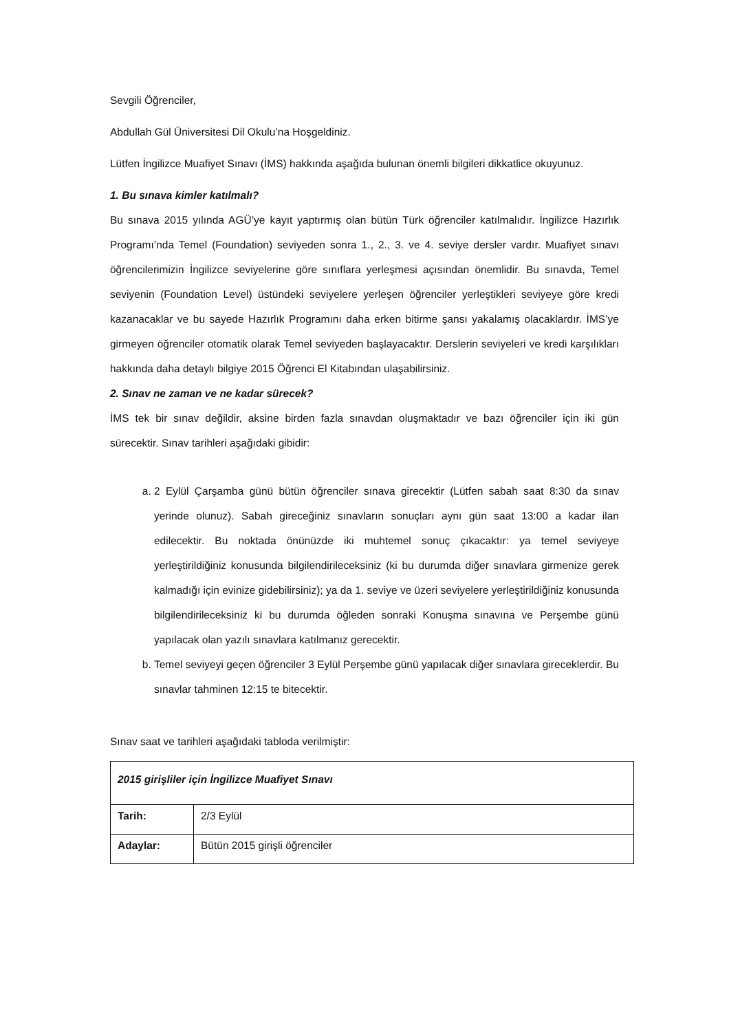Sevgili Öğrenciler,
Abdullah Gül Üniversitesi Dil Okulu’na Hoşgeldiniz.
Lütfen İngilizce Muafiyet Sınavı (İMS) hakkında aşağıda bulunan önemli bilgileri dikkatlice okuyunuz.
1. Bu sınava kimler katılmalı?
Bu sınava 2015 yılında AGÜ’ye kayıt yaptırmış olan bütün Türk öğrenciler katılmalıdır. İngilizce Hazırlık Programı’nda Temel (Foundation) seviyeden sonra 1., 2., 3. ve 4. seviye dersler vardır. Muafiyet sınavı öğrencilerimizin İngilizce seviyelerine göre sınıflara yerleşmesi açısından önemlidir. Bu sınavda, Temel seviyenin (Foundation Level) üstündeki seviyelere yerleşen öğrenciler yerleştikleri seviyeye göre kredi kazanacaklar ve bu sayede Hazırlık Programını daha erken bitirme şansı yakalamış olacaklardır. İMS’ye girmeyen öğrenciler otomatik olarak Temel seviyeden başlayacaktır. Derslerin seviyeleri ve kredi karşılıkları hakkında daha detaylı bilgiye 2015 Öğrenci El Kitabından ulaşabilirsiniz.
2. Sınav ne zaman ve ne kadar sürecek?
İMS tek bir sınav değildir, aksine birden fazla sınavdan oluşmaktadır ve bazı öğrenciler için iki gün sürecektir. Sınav tarihleri aşağıdaki gibidir:
a. 2 Eylül Çarşamba günü bütün öğrenciler sınava girecektir (Lütfen sabah saat 8:30 da sınav yerinde olunuz). Sabah gireceğiniz sınavların sonuçları aynı gün saat 13:00 a kadar ilan edilecektir. Bu noktada önünüzde iki muhtemel sonuç çıkacaktır: ya temel seviyeye yerleştirildiğiniz konusunda bilgilendirileceksiniz (ki bu durumda diğer sınavlara girmenize gerek kalmadığı için evinize gidebilirsiniz); ya da 1. seviye ve üzeri seviyelere yerleştirildiğiniz konusunda bilgilendirileceksiniz ki bu durumda öğleden sonraki Konuşma sınavına ve Perşembe günü yapılacak olan yazılı sınavlara katılmanız gerecektir.
b. Temel seviyeyi geçen öğrenciler 3 Eylül Perşembe günü yapılacak diğer sınavlara gireceklerdir. Bu sınavlar tahminen 12:15 te bitecektir.
Sınav saat ve tarihleri aşağıdaki tabloda verilmiştir:
| 2015 girişliler için İngilizce Muafiyet Sınavı | |
| Tarih: | 2/3 Eylül |
| Adaylar: | Bütün 2015 girişli öğrenciler |